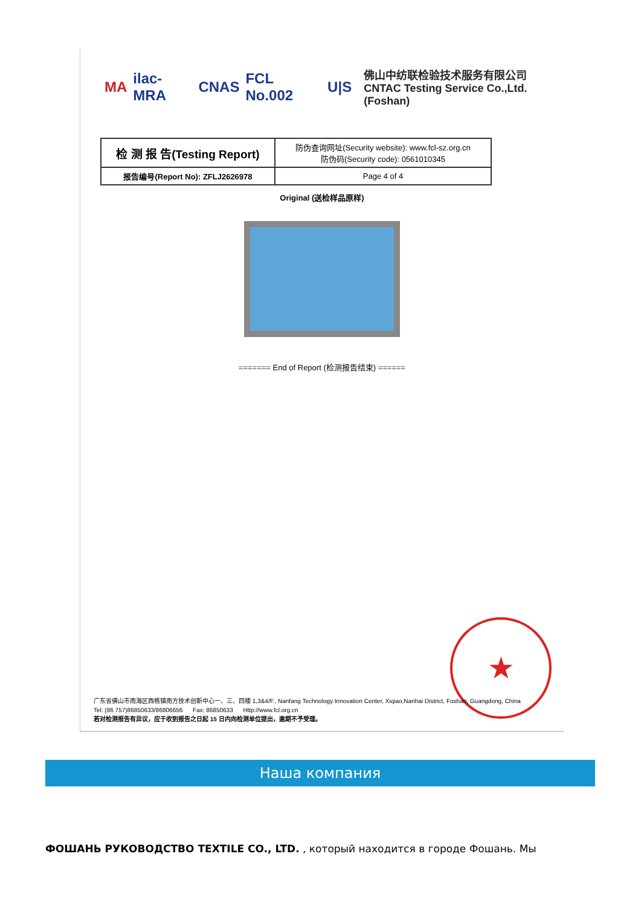MA ilac-MRA CNAS FCL No.002 U|S
佛山中纺联检验技术服务有限公司
CNTAC Testing Service Co.,Ltd.(Foshan)
| 检 测 报 告(Testing Report) | 防伪查询网址(Security website): www.fcl-sz.org.cn 防伪码(Security code): 0561010345 |
| 报告编号(Report No): ZFLJ2626978 | Page 4 of 4 |
Original (送检样品原样)
======= End of Report (检测报告结束) ======
★
广东省佛山市南海区西樵镇南方技术创新中心一、三、四楼 1,3&4/F., Nanfang Technology Innovation Center, Xiqiao,Nanhai District, Foshan, Guangdong, China
Tel: (86 757)86850633/86806656 Fax: 86850633 Http://www.fcl.org.cn
若对检测报告有异议，应于收到报告之日起 15 日内向检测单位提出，逾期不予受理。
Наша компания
ФОШАНЬ РУКОВОДСТВО TEXTILE CO., LTD. , который находится в городе Фошань. Мы